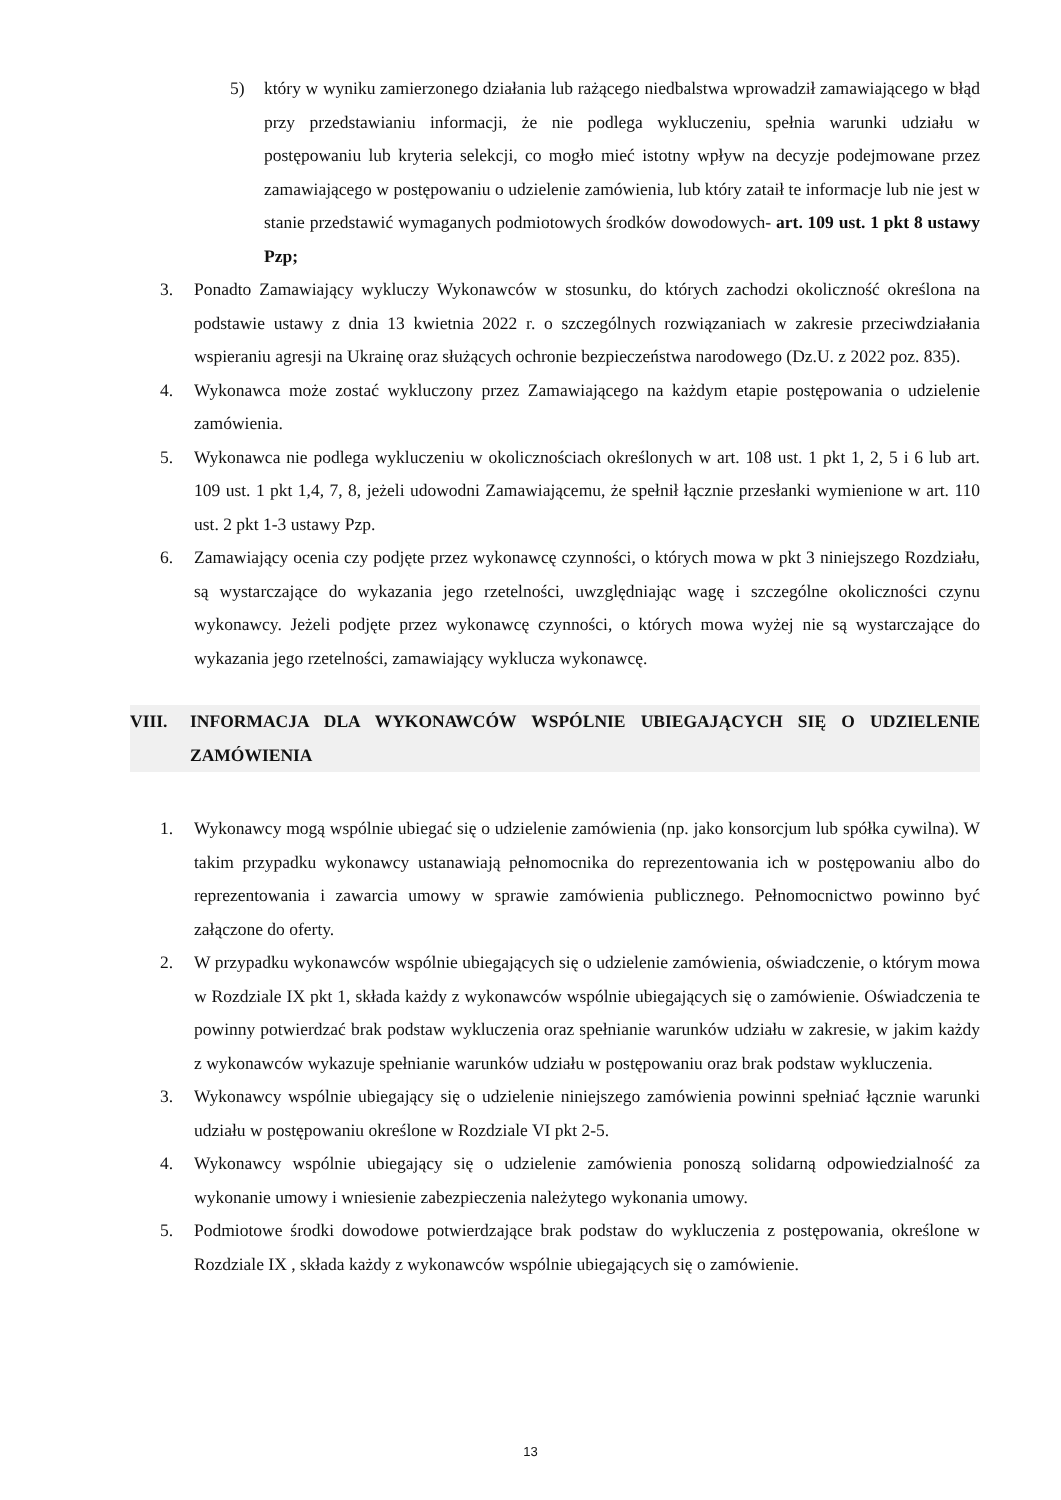5) który w wyniku zamierzonego działania lub rażącego niedbalstwa wprowadził zamawiającego w błąd przy przedstawianiu informacji, że nie podlega wykluczeniu, spełnia warunki udziału w postępowaniu lub kryteria selekcji, co mogło mieć istotny wpływ na decyzje podejmowane przez zamawiającego w postępowaniu o udzielenie zamówienia, lub który zataił te informacje lub nie jest w stanie przedstawić wymaganych podmiotowych środków dowodowych- art. 109 ust. 1 pkt 8 ustawy Pzp;
3. Ponadto Zamawiający wykluczy Wykonawców w stosunku, do których zachodzi okoliczność określona na podstawie ustawy z dnia 13 kwietnia 2022 r. o szczególnych rozwiązaniach w zakresie przeciwdziałania wspieraniu agresji na Ukrainę oraz służących ochronie bezpieczeństwa narodowego (Dz.U. z 2022 poz. 835).
4. Wykonawca może zostać wykluczony przez Zamawiającego na każdym etapie postępowania o udzielenie zamówienia.
5. Wykonawca nie podlega wykluczeniu w okolicznościach określonych w art. 108 ust. 1 pkt 1, 2, 5 i 6 lub art. 109 ust. 1 pkt 1,4, 7, 8, jeżeli udowodni Zamawiającemu, że spełnił łącznie przesłanki wymienione w art. 110 ust. 2 pkt 1-3 ustawy Pzp.
6. Zamawiający ocenia czy podjęte przez wykonawcę czynności, o których mowa w pkt 3 niniejszego Rozdziału, są wystarczające do wykazania jego rzetelności, uwzględniając wagę i szczególne okoliczności czynu wykonawcy. Jeżeli podjęte przez wykonawcę czynności, o których mowa wyżej nie są wystarczające do wykazania jego rzetelności, zamawiający wyklucza wykonawcę.
VIII. INFORMACJA DLA WYKONAWCÓW WSPÓLNIE UBIEGAJĄCYCH SIĘ O UDZIELENIE ZAMÓWIENIA
1. Wykonawcy mogą wspólnie ubiegać się o udzielenie zamówienia (np. jako konsorcjum lub spółka cywilna). W takim przypadku wykonawcy ustanawiają pełnomocnika do reprezentowania ich w postępowaniu albo do reprezentowania i zawarcia umowy w sprawie zamówienia publicznego. Pełnomocnictwo powinno być załączone do oferty.
2. W przypadku wykonawców wspólnie ubiegających się o udzielenie zamówienia, oświadczenie, o którym mowa w Rozdziale IX pkt 1, składa każdy z wykonawców wspólnie ubiegających się o zamówienie. Oświadczenia te powinny potwierdzać brak podstaw wykluczenia oraz spełnianie warunków udziału w zakresie, w jakim każdy z wykonawców wykazuje spełnianie warunków udziału w postępowaniu oraz brak podstaw wykluczenia.
3. Wykonawcy wspólnie ubiegający się o udzielenie niniejszego zamówienia powinni spełniać łącznie warunki udziału w postępowaniu określone w Rozdziale VI pkt 2-5.
4. Wykonawcy wspólnie ubiegający się o udzielenie zamówienia ponoszą solidarną odpowiedzialność za wykonanie umowy i wniesienie zabezpieczenia należytego wykonania umowy.
5. Podmiotowe środki dowodowe potwierdzające brak podstaw do wykluczenia z postępowania, określone w Rozdziale IX , składa każdy z wykonawców wspólnie ubiegających się o zamówienie.
13